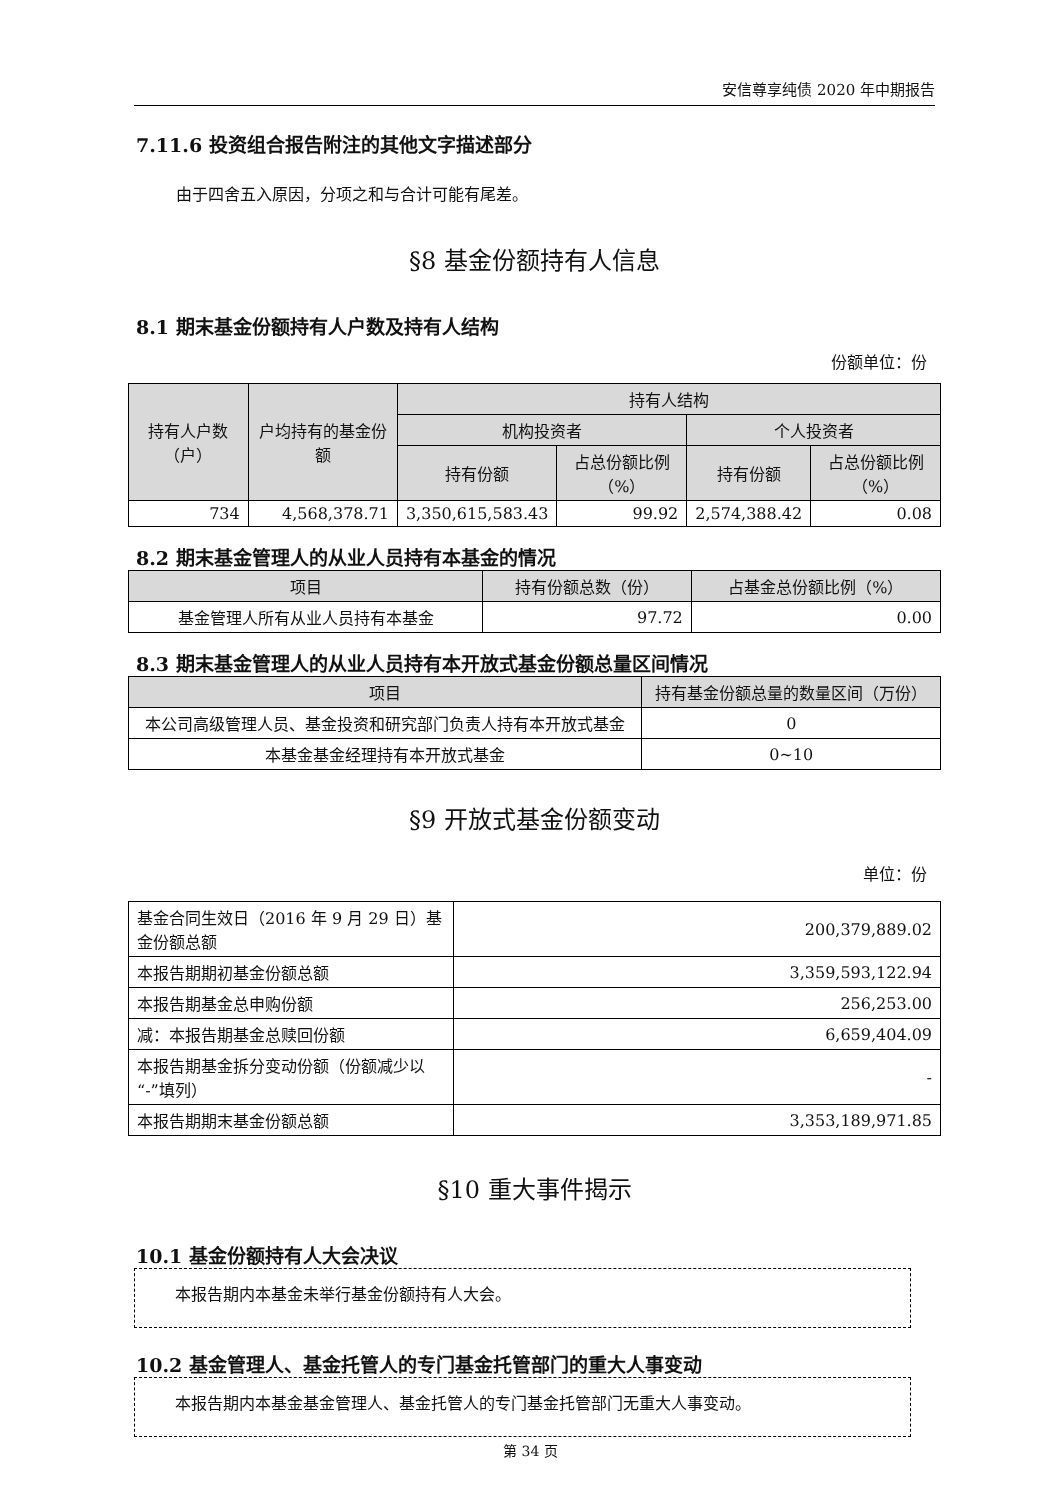安信尊享纯债 2020 年中期报告
7.11.6 投资组合报告附注的其他文字描述部分
由于四舍五入原因，分项之和与合计可能有尾差。
§8 基金份额持有人信息
8.1 期末基金份额持有人户数及持有人结构
份额单位：份
| 持有人户数（户） | 户均持有的基金份额 | 持有人结构 | | | |
| --- | --- | --- | --- | --- | --- |
| | | 机构投资者 | | 个人投资者 | |
| | | 持有份额 | 占总份额比例（%） | 持有份额 | 占总份额比例（%） |
| 734 | 4,568,378.71 | 3,350,615,583.43 | 99.92 | 2,574,388.42 | 0.08 |
8.2 期末基金管理人的从业人员持有本基金的情况
| 项目 | 持有份额总数（份） | 占基金总份额比例（%） |
| --- | --- | --- |
| 基金管理人所有从业人员持有本基金 | 97.72 | 0.00 |
8.3 期末基金管理人的从业人员持有本开放式基金份额总量区间情况
| 项目 | 持有基金份额总量的数量区间（万份） |
| --- | --- |
| 本公司高级管理人员、基金投资和研究部门负责人持有本开放式基金 | 0 |
| 本基金基金经理持有本开放式基金 | 0~10 |
§9 开放式基金份额变动
单位：份
| 基金合同生效日（2016 年 9 月 29 日）基金份额总额 | 200,379,889.02 |
| 本报告期期初基金份额总额 | 3,359,593,122.94 |
| 本报告期基金总申购份额 | 256,253.00 |
| 减：本报告期基金总赎回份额 | 6,659,404.09 |
| 本报告期基金拆分变动份额（份额减少以“-”填列） | - |
| 本报告期期末基金份额总额 | 3,353,189,971.85 |
§10 重大事件揭示
10.1 基金份额持有人大会决议
本报告期内本基金未举行基金份额持有人大会。
10.2 基金管理人、基金托管人的专门基金托管部门的重大人事变动
本报告期内本基金基金管理人、基金托管人的专门基金托管部门无重大人事变动。
第 34 页